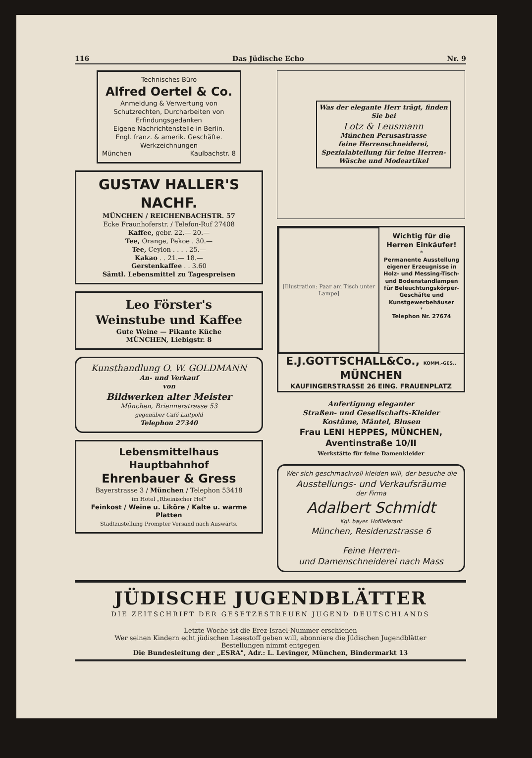116 Das Jüdische Echo Nr. 9
Technisches Büro
Alfred Oertel & Co.
Anmeldung & Verwertung von Schutzrechten, Durcharbeiten von Erfindungsgedanken
Eigene Nachrichtenstelle in Berlin.
Engl. franz. & amerik. Geschäfte.
Werkzeichnungen
München Kaulbachstr. 8
GUSTAV HALLER'S NACHF.
MÜNCHEN / REICHENBACHSTR. 57
Ecke Fraunhoferstr. / Telefon-Ruf 27408
Kaffee, gebr. 22.— 20.—
Tee, Orange, Pekoe . 30.—
Tee, Ceylon . . . . 25.—
Kakao . . 21.— 18.—
Gerstenkaffee . . 3.60
Sämtl. Lebensmittel zu Tagespreisen
Leo Förster's
Weinstube und Kaffee
Gute Weine — Pikante Küche
MÜNCHEN, Liebigstr. 8
Kunsthandlung O. W. GOLDMANN
An- und Verkauf
von
Bildwerken alter Meister
München, Briennerstrasse 53
gegenüber Café Luitpold
Telephon 27340
Lebensmittelhaus Hauptbahnhof
Ehrenbauer & Gress
Bayerstrasse 3 / München / Telephon 53418
im Hotel „Rheinischer Hof"
Feinkost / Weine u. Liköre / Kalte u. warme Platten
Stadtzustellung Prompter Versand nach Auswärts.
Was der elegante Herr trägt, finden Sie bei
Lotz & Leusmann
München Perusastrasse
feine Herrenschneiderei, Spezialabteilung für feine Herren-Wäsche und Modeartikel
[Illustration: Paar am Tisch unter Lampe]
Wichtig für die Herren Einkäufer!
*
Permanente Ausstellung eigener Erzeugnisse in Holz- und Messing-Tisch- und Bodenstandlampen für Beleuchtungskörper-Geschäfte und Kunstgewerbehäuser
*
Telephon Nr. 27674
E.J.GOTTSCHALL&Co., KOMM.-GES., MÜNCHEN
KAUFINGERSTRASSE 26 EING. FRAUENPLATZ
Anfertigung eleganter
Straßen- und Gesellschafts-Kleider
Kostüme, Mäntel, Blusen
Frau LENI HEPPES, MÜNCHEN, Aventinstraße 10/II
Werkstätte für feine Damenkleider
Wer sich geschmackvoll kleiden will, der besuche die
Ausstellungs- und Verkaufsräume
der Firma
Adalbert Schmidt
Kgl. bayer. Hoflieferant
München, Residenzstrasse 6
Feine Herren-
und Damenschneiderei nach Mass
JÜDISCHE JUGENDBLÄTTER
DIE ZEITSCHRIFT DER GESETZESTREUEN JUGEND DEUTSCHLANDS
Letzte Woche ist die Erez-Israel-Nummer erschienen
Wer seinen Kindern echt jüdischen Lesestoff geben will, abonniere die Jüdischen Jugendblätter
Bestellungen nimmt entgegen
Die Bundesleitung der „ESRA", Adr.: L. Levinger, München, Bindermarkt 13